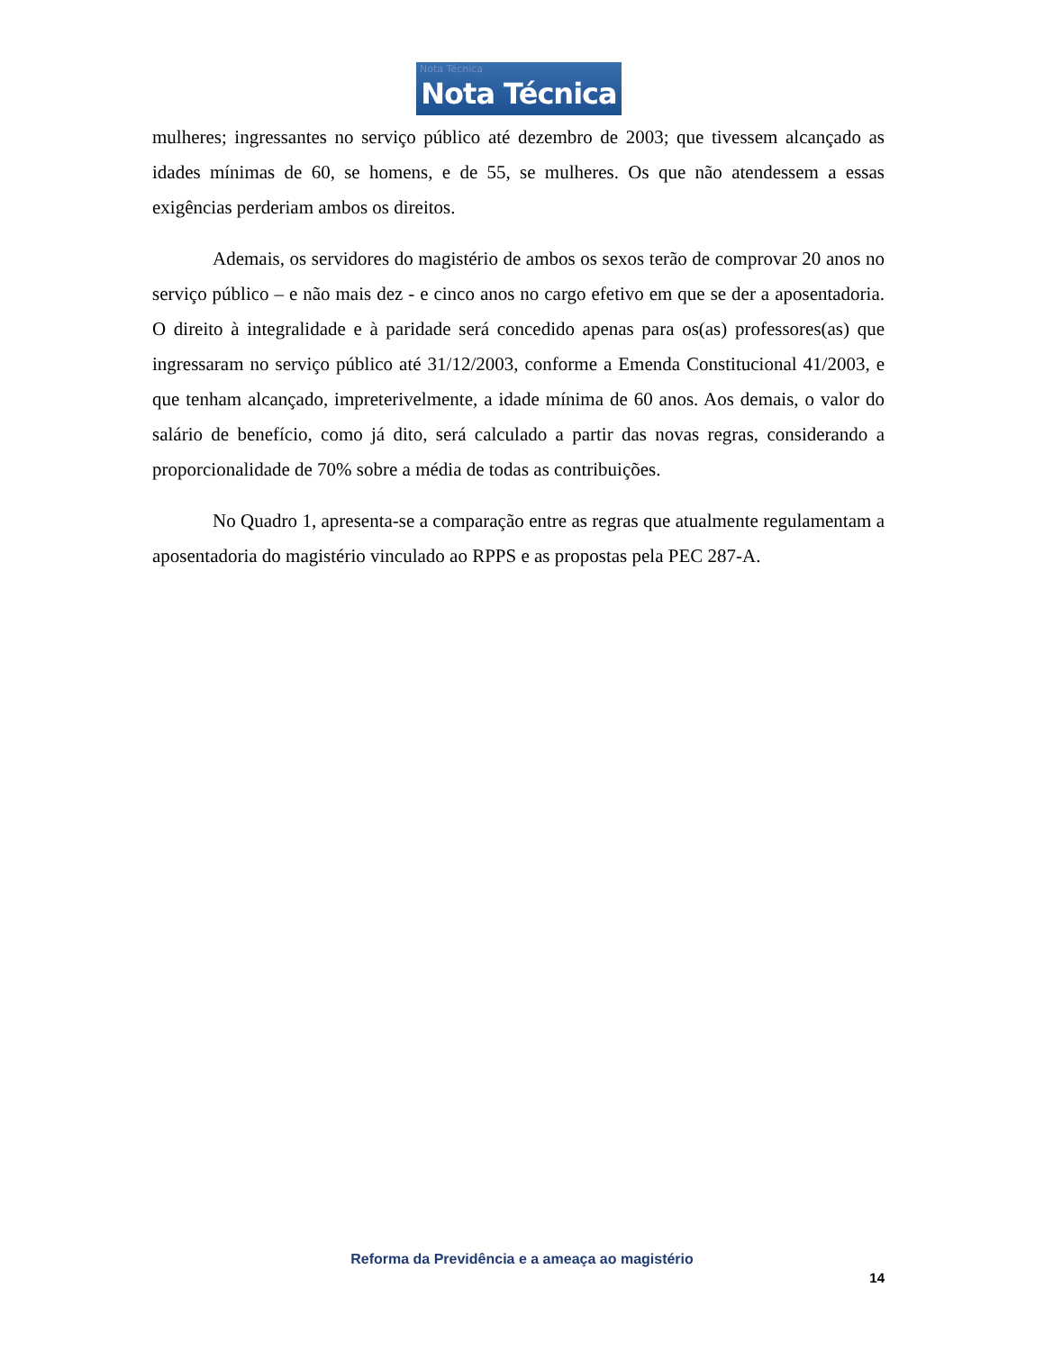Nota Técnica
Nota Técnica
mulheres; ingressantes no serviço público até dezembro de 2003; que tivessem alcançado as idades mínimas de 60, se homens, e de 55, se mulheres. Os que não atendessem a essas exigências perderiam ambos os direitos.
Ademais, os servidores do magistério de ambos os sexos terão de comprovar 20 anos no serviço público – e não mais dez - e cinco anos no cargo efetivo em que se der a aposentadoria. O direito à integralidade e à paridade será concedido apenas para os(as) professores(as) que ingressaram no serviço público até 31/12/2003, conforme a Emenda Constitucional 41/2003, e que tenham alcançado, impreterivelmente, a idade mínima de 60 anos. Aos demais, o valor do salário de benefício, como já dito, será calculado a partir das novas regras, considerando a proporcionalidade de 70% sobre a média de todas as contribuições.
No Quadro 1, apresenta-se a comparação entre as regras que atualmente regulamentam a aposentadoria do magistério vinculado ao RPPS e as propostas pela PEC 287-A.
Reforma da Previdência e a ameaça ao magistério
14